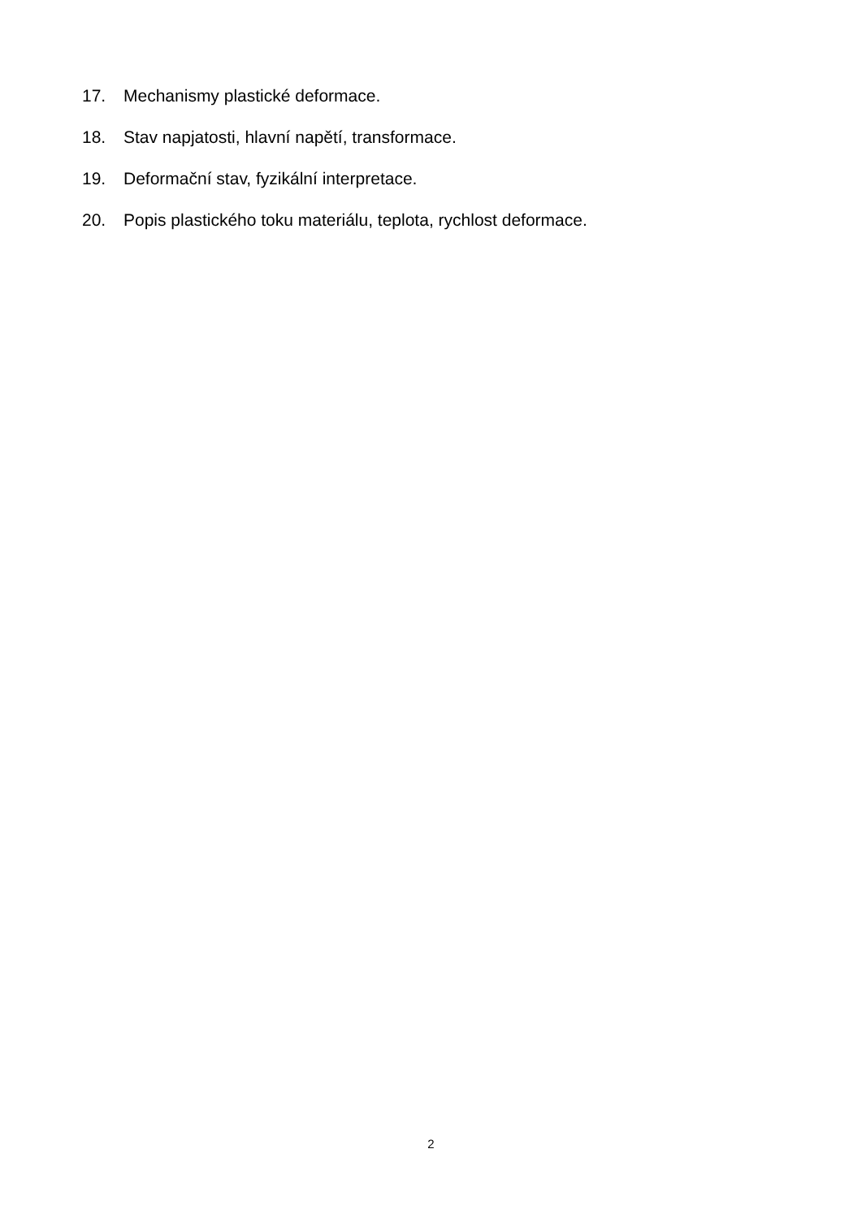17. Mechanismy plastické deformace.
18. Stav napjatosti, hlavní napětí, transformace.
19. Deformační stav, fyzikální interpretace.
20. Popis plastického toku materiálu, teplota, rychlost deformace.
2